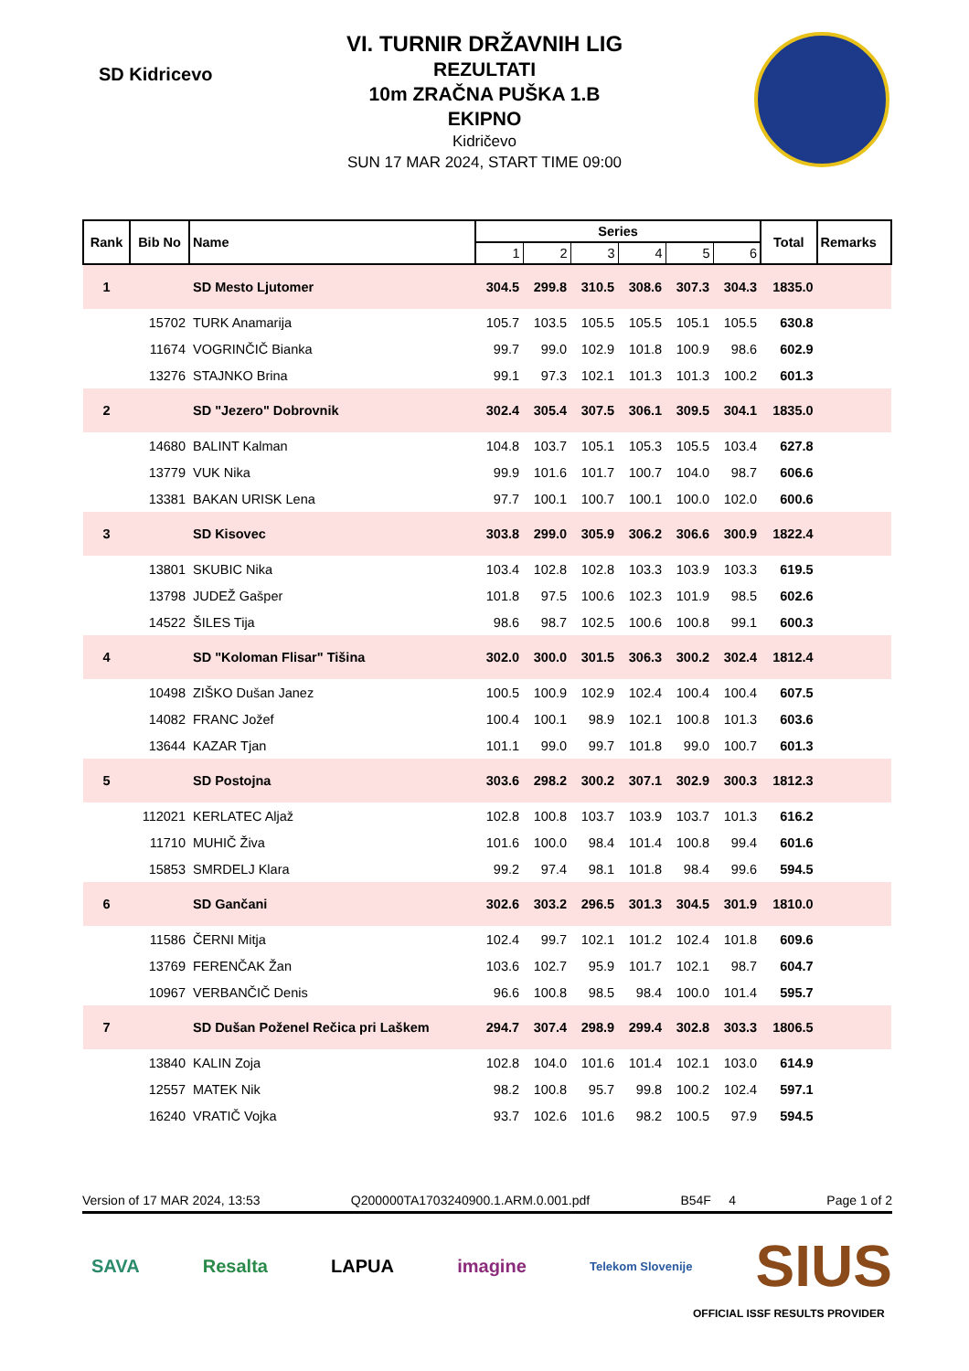SD Kidricevo
VI. TURNIR DRŽAVNIH LIG
REZULTATI
10m ZRAČNA PUŠKA 1.B
EKIPNO
Kidričevo
SUN 17 MAR 2024, START TIME 09:00
| Rank | Bib No | Name | Series | | | | | | Total | Remarks |
| --- | --- | --- | --- | --- | --- | --- | --- | --- | --- | --- |
| | | | 1 | 2 | 3 | 4 | 5 | 6 | | |
| 1 | | SD Mesto Ljutomer | 304.5 | 299.8 | 310.5 | 308.6 | 307.3 | 304.3 | 1835.0 | |
| | 15702 | TURK Anamarija | 105.7 | 103.5 | 105.5 | 105.5 | 105.1 | 105.5 | 630.8 | |
| | 11674 | VOGRINČIČ Bianka | 99.7 | 99.0 | 102.9 | 101.8 | 100.9 | 98.6 | 602.9 | |
| | 13276 | STAJNKO Brina | 99.1 | 97.3 | 102.1 | 101.3 | 101.3 | 100.2 | 601.3 | |
| 2 | | SD "Jezero" Dobrovnik | 302.4 | 305.4 | 307.5 | 306.1 | 309.5 | 304.1 | 1835.0 | |
| | 14680 | BALINT Kalman | 104.8 | 103.7 | 105.1 | 105.3 | 105.5 | 103.4 | 627.8 | |
| | 13779 | VUK Nika | 99.9 | 101.6 | 101.7 | 100.7 | 104.0 | 98.7 | 606.6 | |
| | 13381 | BAKAN URISK Lena | 97.7 | 100.1 | 100.7 | 100.1 | 100.0 | 102.0 | 600.6 | |
| 3 | | SD Kisovec | 303.8 | 299.0 | 305.9 | 306.2 | 306.6 | 300.9 | 1822.4 | |
| | 13801 | SKUBIC Nika | 103.4 | 102.8 | 102.8 | 103.3 | 103.9 | 103.3 | 619.5 | |
| | 13798 | JUDEŽ Gašper | 101.8 | 97.5 | 100.6 | 102.3 | 101.9 | 98.5 | 602.6 | |
| | 14522 | ŠILES Tija | 98.6 | 98.7 | 102.5 | 100.6 | 100.8 | 99.1 | 600.3 | |
| 4 | | SD "Koloman Flisar" Tišina | 302.0 | 300.0 | 301.5 | 306.3 | 300.2 | 302.4 | 1812.4 | |
| | 10498 | ZIŠKO Dušan Janez | 100.5 | 100.9 | 102.9 | 102.4 | 100.4 | 100.4 | 607.5 | |
| | 14082 | FRANC Jožef | 100.4 | 100.1 | 98.9 | 102.1 | 100.8 | 101.3 | 603.6 | |
| | 13644 | KAZAR Tjan | 101.1 | 99.0 | 99.7 | 101.8 | 99.0 | 100.7 | 601.3 | |
| 5 | | SD Postojna | 303.6 | 298.2 | 300.2 | 307.1 | 302.9 | 300.3 | 1812.3 | |
| | 112021 | KERLATEC Aljaž | 102.8 | 100.8 | 103.7 | 103.9 | 103.7 | 101.3 | 616.2 | |
| | 11710 | MUHIČ Živa | 101.6 | 100.0 | 98.4 | 101.4 | 100.8 | 99.4 | 601.6 | |
| | 15853 | SMRDELJ Klara | 99.2 | 97.4 | 98.1 | 101.8 | 98.4 | 99.6 | 594.5 | |
| 6 | | SD Gančani | 302.6 | 303.2 | 296.5 | 301.3 | 304.5 | 301.9 | 1810.0 | |
| | 11586 | ČERNI Mitja | 102.4 | 99.7 | 102.1 | 101.2 | 102.4 | 101.8 | 609.6 | |
| | 13769 | FERENČAK Žan | 103.6 | 102.7 | 95.9 | 101.7 | 102.1 | 98.7 | 604.7 | |
| | 10967 | VERBANČIČ Denis | 96.6 | 100.8 | 98.5 | 98.4 | 100.0 | 101.4 | 595.7 | |
| 7 | | SD Dušan Poženel Rečica pri Laškem | 294.7 | 307.4 | 298.9 | 299.4 | 302.8 | 303.3 | 1806.5 | |
| | 13840 | KALIN Zoja | 102.8 | 104.0 | 101.6 | 101.4 | 102.1 | 103.0 | 614.9 | |
| | 12557 | MATEK Nik | 98.2 | 100.8 | 95.7 | 99.8 | 100.2 | 102.4 | 597.1 | |
| | 16240 | VRATIČ Vojka | 93.7 | 102.6 | 101.6 | 98.2 | 100.5 | 97.9 | 594.5 | |
Version of 17 MAR 2024, 13:53 Q200000TA1703240900.1.ARM.0.001.pdf B54F 4 Page 1 of 2
SAVA Resalta LAPUA imagine Telekom Slovenije SIUS
OFFICIAL ISSF RESULTS PROVIDER